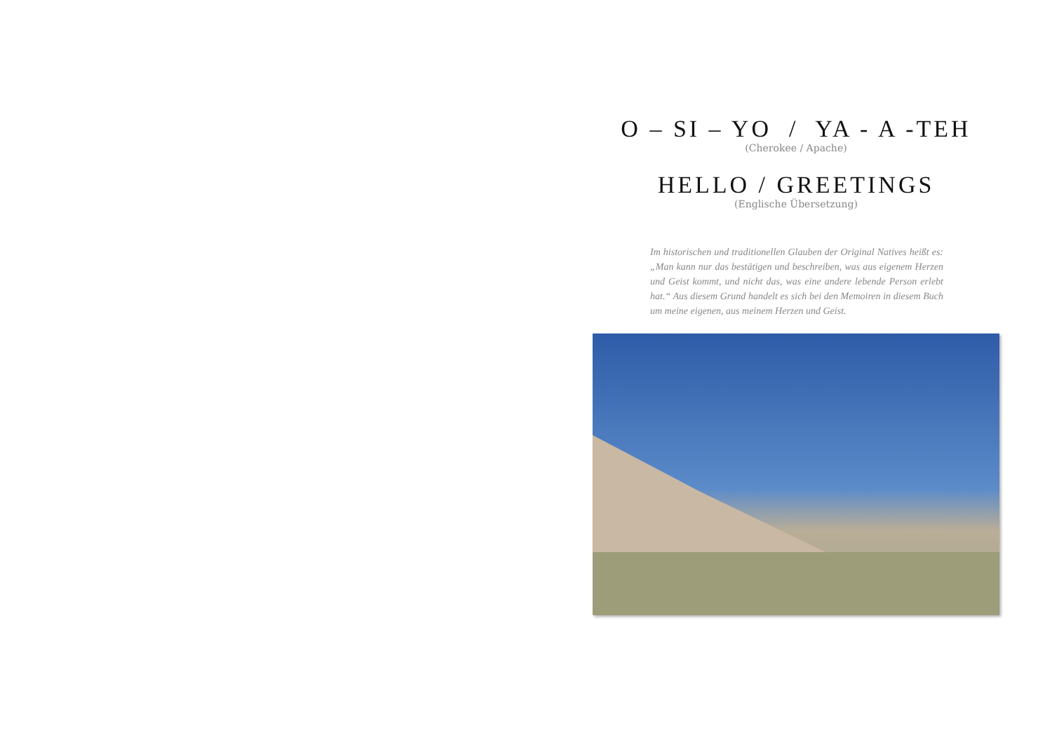O – SI – YO / YA - A -TEH
(Cherokee / Apache)
HELLO / GREETINGS
(Englische Übersetzung)
Im historischen und traditionellen Glauben der Original Natives heißt es: „Man kann nur das bestätigen und beschreiben, was aus eigenem Herzen und Geist kommt, und nicht das, was eine andere lebende Person erlebt hat.“ Aus diesem Grund handelt es sich bei den Memoiren in diesem Buch um meine eigenen, aus meinem Herzen und Geist.